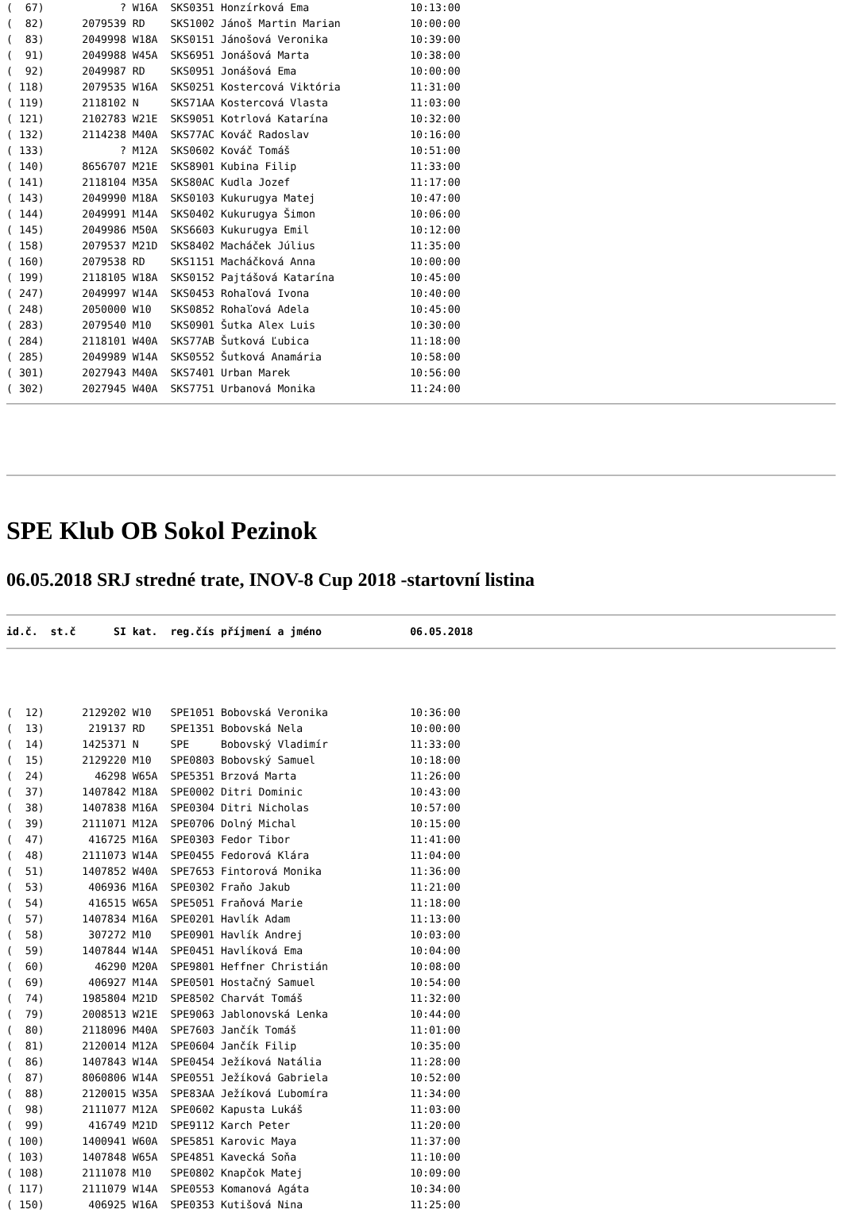(  67)            ? W16A  SKS0351 Honzírková Ema                10:13:00
(  82)      2079539 RD    SKS1002 Jánoš Martin Marian           10:00:00
(  83)      2049998 W18A  SKS0151 Jánošová Veronika             10:39:00
(  91)      2049988 W45A  SKS6951 Jonášová Marta                10:38:00
(  92)      2049987 RD    SKS0951 Jonášová Ema                  10:00:00
( 118)      2079535 W16A  SKS0251 Kostercová Viktória           11:31:00
( 119)      2118102 N     SKS71AA Kostercová Vlasta             11:03:00
( 121)      2102783 W21E  SKS9051 Kotrlová Katarína             10:32:00
( 132)      2114238 M40A  SKS77AC Kováč Radoslav                10:16:00
( 133)            ? M12A  SKS0602 Kováč Tomáš                   10:51:00
( 140)      8656707 M21E  SKS8901 Kubina Filip                  11:33:00
( 141)      2118104 M35A  SKS80AC Kudla Jozef                   11:17:00
( 143)      2049990 M18A  SKS0103 Kukurugya Matej               10:47:00
( 144)      2049991 M14A  SKS0402 Kukurugya Šimon               10:06:00
( 145)      2049986 M50A  SKS6603 Kukurugya Emil                10:12:00
( 158)      2079537 M21D  SKS8402 Macháček Július               11:35:00
( 160)      2079538 RD    SKS1151 Macháčková Anna               10:00:00
( 199)      2118105 W18A  SKS0152 Pajtášová Katarína            10:45:00
( 247)      2049997 W14A  SKS0453 Rohaľová Ivona                10:40:00
( 248)      2050000 W10   SKS0852 Rohaľová Adela                10:45:00
( 283)      2079540 M10   SKS0901 Šutka Alex Luis               10:30:00
( 284)      2118101 W40A  SKS77AB Šutková Ľubica                11:18:00
( 285)      2049989 W14A  SKS0552 Šutková Anamária              10:58:00
( 301)      2027943 M40A  SKS7401 Urban Marek                   10:56:00
( 302)      2027945 W40A  SKS7751 Urbanová Monika               11:24:00
SPE Klub OB Sokol Pezinok
06.05.2018 SRJ stredné trate, INOV-8 Cup 2018 -startovní listina
id.č.  st.č      SI kat.  reg.čís příjmení a jméno              06.05.2018
(  12)      2129202 W10   SPE1051 Bobovská Veronika             10:36:00
(  13)       219137 RD    SPE1351 Bobovská Nela                 10:00:00
(  14)      1425371 N     SPE     Bobovský Vladimír             11:33:00
(  15)      2129220 M10   SPE0803 Bobovský Samuel               10:18:00
(  24)        46298 W65A  SPE5351 Brzová Marta                  11:26:00
(  37)      1407842 M18A  SPE0002 Ditri Dominic                 10:43:00
(  38)      1407838 M16A  SPE0304 Ditri Nicholas                10:57:00
(  39)      2111071 M12A  SPE0706 Dolný Michal                  10:15:00
(  47)       416725 M16A  SPE0303 Fedor Tibor                   11:41:00
(  48)      2111073 W14A  SPE0455 Fedorová Klára                11:04:00
(  51)      1407852 W40A  SPE7653 Fintorová Monika              11:36:00
(  53)       406936 M16A  SPE0302 Fraňo Jakub                   11:21:00
(  54)       416515 W65A  SPE5051 Fraňová Marie                 11:18:00
(  57)      1407834 M16A  SPE0201 Havlík Adam                   11:13:00
(  58)       307272 M10   SPE0901 Havlík Andrej                 10:03:00
(  59)      1407844 W14A  SPE0451 Havlíková Ema                 10:04:00
(  60)        46290 M20A  SPE9801 Heffner Christián             10:08:00
(  69)       406927 M14A  SPE0501 Hostačný Samuel               10:54:00
(  74)      1985804 M21D  SPE8502 Charvát Tomáš                 11:32:00
(  79)      2008513 W21E  SPE9063 Jablonovská Lenka             10:44:00
(  80)      2118096 M40A  SPE7603 Jančík Tomáš                  11:01:00
(  81)      2120014 M12A  SPE0604 Jančík Filip                  10:35:00
(  86)      1407843 W14A  SPE0454 Ježíková Natália              11:28:00
(  87)      8060806 W14A  SPE0551 Ježíková Gabriela             10:52:00
(  88)      2120015 W35A  SPE83AA Ježíková Ľubomíra             11:34:00
(  98)      2111077 M12A  SPE0602 Kapusta Lukáš                 11:03:00
(  99)       416749 M21D  SPE9112 Karch Peter                   11:20:00
( 100)      1400941 W60A  SPE5851 Karovic Maya                  11:37:00
( 103)      1407848 W65A  SPE4851 Kavecká Soňa                  11:10:00
( 108)      2111078 M10   SPE0802 Knapčok Matej                 10:09:00
( 117)      2111079 W14A  SPE0553 Komanová Agáta                10:34:00
( 150)       406925 W16A  SPE0353 Kutišová Nina                 11:25:00